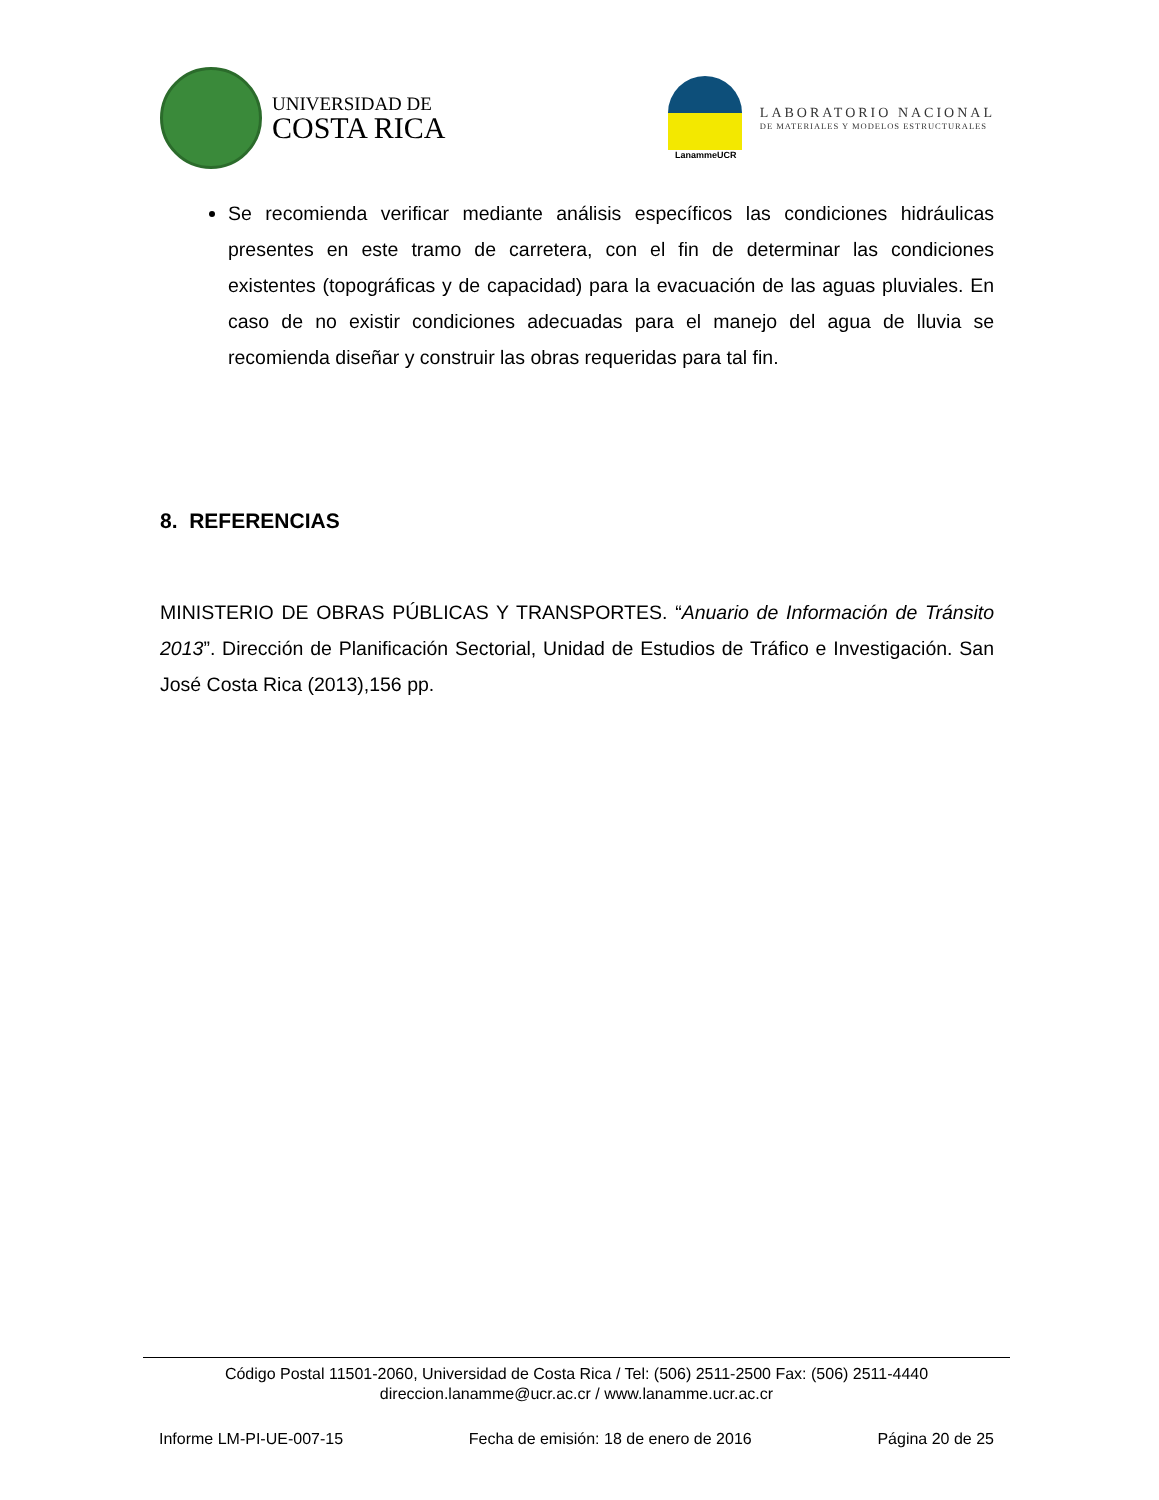UNIVERSIDAD DE
COSTA RICA
LanammeUCR
LABORATORIO NACIONAL
DE MATERIALES Y MODELOS ESTRUCTURALES
Se recomienda verificar mediante análisis específicos las condiciones hidráulicas presentes en este tramo de carretera, con el fin de determinar las condiciones existentes (topográficas y de capacidad) para la evacuación de las aguas pluviales. En caso de no existir condiciones adecuadas para el manejo del agua de lluvia se recomienda diseñar y construir las obras requeridas para tal fin.
8. REFERENCIAS
MINISTERIO DE OBRAS PÚBLICAS Y TRANSPORTES. “Anuario de Información de Tránsito 2013”. Dirección de Planificación Sectorial, Unidad de Estudios de Tráfico e Investigación. San José Costa Rica (2013),156 pp.
Código Postal 11501-2060, Universidad de Costa Rica / Tel: (506) 2511-2500 Fax: (506) 2511-4440
direccion.lanamme@ucr.ac.cr / www.lanamme.ucr.ac.cr
Informe LM-PI-UE-007-15 Fecha de emisión: 18 de enero de 2016 Página 20 de 25